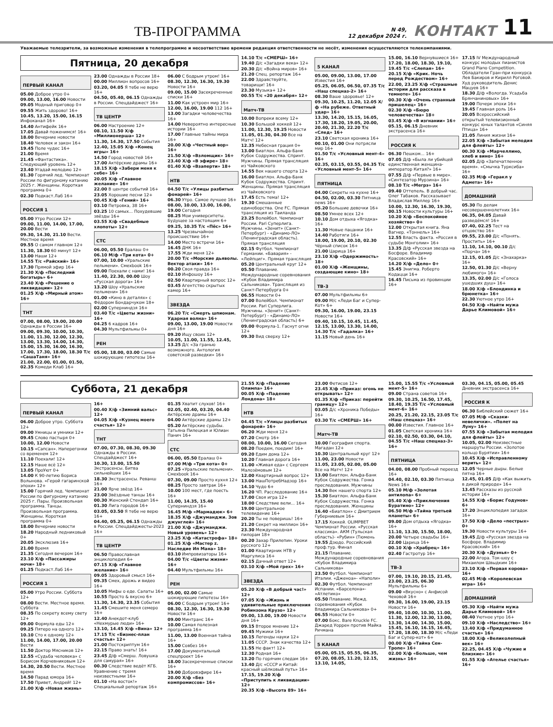ТВ-ПРОГРАММА
N 49,
12 декабря 2024 г.
КОНТАКТ
11
Уважаемые телезрители, за возможные изменения в телепрограмме и несоответствие времени редакция ответственности не несёт, изменения осуществляются телекомпаниями.
Пятница, 20 декабря
ПЕРВЫЙ КАНАЛ
05.00 Доброе утро 0+
09.00, 13.00, 16.00 Новости
09.05 Модный приговор 0+
09.55 Жить здорово! 16+
10.45, 13.20, 15.00, 16.15 Инфоканал 16+
14.40 Антифейк 16+
17.05 Давай поженимся! 16+
18.00 Вечерние новости
18.40 Человек и закон 16+
19.45 Поле чудес 16+
21.00 Время
21.45 «Фантастика». Следующий уровень 12+
23.40 Угадай мелодию 12+
01.30 Горячий лед. Чемпионат России по фигурному катанию 2025 г. Женщины. Короткая программа 0+
02.30 Подкаст.Лаб 16+
РОССИЯ 1
05.00 Утро России 12+
09.00, 11.00, 14.00, 17.00, 20.00 Вести
09.30, 14.30, 21.10 Вести. Местное время
09.55 О самом главном 12+
11.30, 18.30 60 минут 12+
13.00 Наши 12+
14.55 Т/с «Райский» 16+
17.30 Прямой эфир 16+
21.30 Х/ф «Последний богатырь» 6+
23.40 Х/ф «Решение о ликвидации» 12+
01.25 Х/ф «Мирный атом» 16+
ТНТ
07.00, 08.00, 19.00, 20.00 Однажды в России 16+
09.00, 09.30, 10.00, 10.30, 11.00, 11.30, 12.00, 12.30, 13.00, 13.30, 14.00, 14.30, 15.00, 15.30, 16.00, 16.30, 17.00, 17.30, 18.00, 18.30 Т/с «СашаТаня» 16+
21.00, 22.00, 01.00, 01.50, 02.35 Комеди Клаб 16+
23.00 Однажды в России 18+
00.00 Миллион вопросов 16+
03.20, 04.05 Я тебе не верю 16+
04.50, 05.40, 06.15 Однажды в России. Спецдайджест 16+
ТВ ЦЕНТР
06.00 Настроение 12+
08.10, 11.50 Х/ф «Миллионерша» 12+
11.30, 14.30, 17.50 События
12.40, 15.05 Х/ф «Конец игры» 16+
14.50 Город новостей 16+
17.00 Актёрские драмы 16+
18.15 Х/ф «Забери меня к себе» 16+
20.05 Х/ф «Главное желание» 16+
22.00 В центре событий 16+
23.05 Хорошие песни 12+
00.45 Х/ф «Гений» 16+
03.10 Петровка, 38 16+
03.25 10 самых... Похудевшие звёзды 16+
03.55 Х/ф «Свадебные хлопоты» 12+
СТС
06.00, 05.50 Ералаш 0+
06.10 М/ф «Три кота» 0+
07.00, 10.00 «Уральские пельмени». Смехbook 16+
09.00 Поехали с нами! 16+
11.40, 22.30, 00.00 Шоу «Русская дорога» 16+
13.20 Шоу «Уральские пельмени» 16+
01.00 «Кино в деталях» с Фёдором Бондарчуком 18+
02.00 Суперниндзя 16+
03.40 Т/с «Цветы жизни» 16+
04.25 6 кадров 16+
04.30 Мультфильмы 0+
РЕН
05.00, 18.00, 03.00 Самые шокирующие гипотезы 16+
06.00 С бодрым утром! 16+
08.30, 12.30, 16.30, 19.30 Новости 16+
09.00, 15.00 Засекреченные списки 16+
11.00 Как устроен мир 16+
12.00, 16.00, 19.00 112 16+
13.00 Загадки человечества 16+
14.00 Невероятно интересные истории 16+
17.00 Главные тайны мира 16+
20.00 Х/ф «Честный вор» 16+
21.50 Х/ф «Взломщик» 16+
23.40 Х/ф «В эфире» 18+
01.40 Х/ф «Взаперти» 18+
НТВ
04.50 Т/с «Улицы разбитых фонарей» 16+
06.30 Утро. Самое лучшее 16+
08.00, 10.00, 13.00, 16.00, 19.00 Сегодня
08.25 Мои университеты. Будущее за настоящим 6+
09.25, 10.35 Т/с «Пёс» 16+
13.25 Чрезвычайное происшествие 16+
14.00 Место встречи 16+
16.45 ДНК 16+
17.55 Жди меня 12+
20.00 Т/с «Морские дьяволы. Вектор атаки» 16+
00.20 Своя правда 16+
02.10 Инфошоу 16+
02.50 Квартирный вопрос 12+
03.45 Агентство скрытых камер 16+
ЗВЕЗДА
06.20 Т/с «Смерть шпионам. Ударная волна» 16+
09.00, 13.00, 19.00 Новости дня 16+
09.20 Ищу своих 12+
10.05, 11.00, 11.55, 12.45, 13.25 Д/с «За гранью возможного. Антология советской разведки» 16+
14.10 Т/с «СМЕРШ» 16+
19.40 Д/с «Загадки века» 12+
20.30 Д/с «Война миров» 16+
21.20 Спец. репортаж 16+
22.00 Здравствуйте, товарищи! 16+
23.30 Музыка+ 12+
00.55 Т/с «20 декабря» 12+
Матч-ТВ
10.00 Вопреки всему 12+
10.30 Большой хоккей 12+
11.00, 12.30, 19.25 Новости
11.05, 01.30, 04.30 Все на Матч! 12+
12.35 Небесная грация 0+
13.00 Биатлон. Альфа-Банк Кубок Содружества. Спринт. Мужчины. Прямая трансляция из Чайковского
14.55 Век нашего спорта 12+
16.00 Биатлон. Альфа-Банк Кубок Содружества. Спринт. Женщины. Прямая трансляция из Чайковского
17.45 Есть тема! 12+
19.30 Смешанные единоборства. One FC. Прямая трансляция из Таиланда
23.25 Волейбол. Чемпионат России. Pari Суперлига. Мужчины. «Зенит» (Санкт-Петербург) - «Динамо-ЛО» (Ленинградская область). Прямая трансляция
02.15 Футбол. Чемпионат Германии. «Бавария» - «Лейпциг». Прямая трансляция
05.20 Центральный круг 12+
05.50 Плавание. Международные соревнования «Кубок Владимира Сальникова». Трансляция из Санкт-Петербурга 0+
06.55 Новости 0+
07.00 Волейбол. Чемпионат России. Pari Суперлига. Мужчины. «Зенит» (Санкт-Петербург) - «Динамо-ЛО» (Ленинградская область) 6+
09.00 Формула-1. Гаснут огни 12+
09.30 Вид сверху 12+
5 КАНАЛ
05.00, 09.00, 13.00, 17.00 Известия 16+
05.25, 06.05, 06.50, 07.35 Т/с «Наш спецназ-2» 16+
08.30 Ваше здоровье! 12+
09.30, 10.25, 11.20, 12.05 Х/ф «На рубеже. Ответный удар» 16+
13.30, 14.20, 15.15, 16.05, 17.30, 18.20, 19.05, 20.00, 20.40, 21.30, 22.20 Т/с «След» 16+
23.10 Светская хроника 16+
00.10, 01.00 Они потрясли мир 16+
01.50 Т/с «Условный мент-4» 16+
02.35, 03.15, 03.55, 04.35 Т/с «Условный мент-5» 16+
ПЯТНИЦА
04.00 Секреты на кухне 16+
04.50, 02.00, 03.30 Пятница news 16+
05.20 Большие девочки 16+
08.50 Умнее всех 12+
10.10 Дом отдыха «Ягодка» 16+
11.30 Новые пацанки 16+
14.40 Работяги 16+
18.00, 19.00, 20.10, 02.30 Чёрный список 16+
21.00 Царица 16+
23.10 Х/ф «Одержимость» 18+
01.00 Х/ф «Женщины, создающие кино» 18+
ТВ-3
07.00 Мультфильмы 6+
09.00 М/с «Леди Баг и Супер-Кот» 6+
09.30, 16.00, 19.00, 23.15 Новости 16+
09.40, 10.15, 10.45, 11.45, 12.15, 13.00, 13.30, 14.00, 14.30 Т/с «Гадалка» 16+
11.15 Новый день 16+
15.00, 16.10 Вернувшиеся 16+
17.20, 18.00, 18.30, 19.10, 19.45 Т/с «Слепая» 16+
20.15 Х/ф «Крик. Ночь перед Рождеством» 16+
22.00, 23.25 Х/ф «Страшные истории для рассказа в темноте» 16+
00.30 Х/ф «Очень странный пришелец» 16+
02.30 Х/ф «Бюро человечества» 18+
03.45 Х/ф «В изгнании» 16+
05.15, 06.15 Дневник экстрасенса 16+
РОССИЯ К
06.30 Пешком... 16+
07.05 Д/ф «Была ли убийцей единственная женщина- император Китая?» 16+
07.55 Д/ф «Первые в мире». «Синтезатор Мурзина» 16+
08.10 Т/с «Мегрэ» 16+
09.40 Оттепель. В добрый час. Олег Табаков. Рассказывает Владислав Миллер 16+
10.00, 12.30, 16.30, 19.30, 00.15 Новости культуры 16+
10.20 Х/ф «Беспокойное хозяйство» 0+
12.00 Открытая книга. Яна Вагнер. «Тоннель» 16+
12.55 Власть факта. «Россия в судьбе Монголии» 16+
13.35 Д/ф «Русская звезда на Босфоре. Владимир Красовский» 16+
14.20 Х/ф «Дело» 0+
15.45 Энигма. Роберто Кодацци 16+
16.45 Письма из провинции 16+
17.15 IV Международный конкурс молодых пианистов Grand Piano Competition. Обладатели Гран-при конкурса Лев Бакиров и Кирилл Роговой. Худ руководитель Денис Мацуев 16+
18.30 Д/ф «Вологда. Усадьба Брянчаниновых» 16+
19.00 Почерк эпохи 16+
19.45 Главная роль 16+
20.05 Всероссийский открытый телевизионный конкурс юных талантов «Синяя Птица» 16+
21.05 Линия жизни 16+
22.05 Х/ф «Забытая мелодия для флейты» 12+
00.30 Х/ф «Марчеллино, хлеб и вино» 16+
02.05 Д/ф «Запечатленное время». «Смычка Турксиба» 16+
02.35 М/ф «Геракл у Адмета» 16+
ДОМАШНИЙ
05.30 По делам несовершеннолетних 16+
06.35, 04.05 Давай разведёмся! 16+
07.40, 02.25 Тест на отцовство 16+
09.55, 23.00 Д/с «Понять. Простить» 16+
11.10, 14.10, 00.10 Д/с «Порча» 16+
12.15, 01.05 Д/с «Знахарка» 16+
12.50, 01.30 Д/с «Верну любимого» 16+
13.35, 02.00 Д/с «Голоса ушедших душ» 16+
18.00 Х/ф «Блондинка и брюнетка» 16+
22.30 Уютное утро 16+
04.50 Х/ф «Найти мужа Дарье Климовой» 16+
Суббота, 21 декабря
ПЕРВЫЙ КАНАЛ
06.00 Доброе утро. Суббота 12+
09.00 Умницы и умники 12+
09.45 Слово пастыря 0+
10.00, 12.00 Новости
10.15 «Сапсан». Наперегонки со временем 12+
11.10 Поехали! 12+
12.15 Наше всё 12+
13.05 ПроУют 0+
14.00 К 90-летию Бориса Волынова. «Герой гагаринской эпохи» 12+
15.00 Горячий лед. Чемпионат России по фигурному катанию 2025 г. Пары. Произвольная программа. Танцы. Произвольная программа. Женщины. Короткая программа 0+
18.00 Вечерние новости
18.20 Народный ледниковый 0+
20.05 Эксклюзив 16+
21.00 Время
21.35 Сегодня вечером 16+
23.10 Х/ф «Пассажиры ночи» 18+
01.25 Подкаст.Лаб 16+
РОССИЯ 1
05.00 Утро России. Суббота 12+
08.00 Вести. Местное время. Суббота
08.35 По секрету всему свету 12+
09.00 Формула еды 12+
09.25 Пятеро на одного 12+
10.10 Сто к одному 12+
11.00, 14.00, 17.00, 20.00 Вести
11.50 Доктор Мясников 12+
12.55 «Судьба человека» с Борисом Корчевниковым 12+
14.30, 20.50 Вести. Местное время
14.50 Парад юмора 16+
17.50 Привет, Андрей! 12+
21.00 Х/ф «Новая жизнь»
16+
00.40 Х/ф «Зимний вальс» 12+
04.05 Х/ф «Кузнец моего счастья» 12+
ТНТ
07.00, 07.30, 08.30, 09.30 Однажды в России. Спецдайджест 16+
10.30, 13.00, 15.50 Экстрасенсы. Битва сильнейших 16+
18.30 Экстрасенсы. Реванш 16+
21.00 Ярче звёзд 16+
23.00 Звёздные танцы 16+
00.30 Женский Стендап 16+
01.30 Лига городов 16+
03.05, 03.50 Я тебе не верю 16+
04.40, 05.25, 06.15 Однажды в России. Спецдайджесты-2023 16+
ТВ ЦЕНТР
06.50 Православная энциклопедия 6+
07.15 Х/ф «Главное желание» 16+
09.05 Здоровый смысл 16+
09.35 Смех, дрожь и видео 16+
10.05 Мифы о еде. Салаты 16+
10.55 Просто & вкусно 6+
11.30, 14.30, 23.35 События
11.45 Смешите меня семеро 16+
12.40 Анекдот-клуб «Нехмурые люди» 16+
13.10, 14.45 Х/ф «Вина» 12+
17.15 Т/с «Бизнес-план счастья» 12+
21.00 Постскриптум 16+
22.15 Право знать! 16+
23.45 Д/ф «Смерш. Ловушка для самурая» 16+
00.30 Следствие ведёт КГБ. Уравнение с тремя неизвестными 16+
01.10 «На восток!» Специальный репортаж 16+
01.35 Хватит слухов! 16+
02.05, 02.40, 03.20, 04.40 Актёрские драмы 16+
04.00 Актёрские драмы 12+
05.20 Актёрские судьбы. Татьяна Пилецкая и Юлиан Панич 16+
СТС
06.00, 05.50 Ералаш 0+
07.00 М/ф «Три кота» 0+
07.25 «Уральские пельмени». Смехbook 16+
07.30, 09.00 Просто кухня 12+
08.25 Просто завтрак 16+
10.00 100 мест, где поесть 16+
11.00, 14.35, 15.40 Суперниндзя 16+
16.45 М/ф «Мармадюк» 6+
18.35 Х/ф «Джуманджи. Зов джунглей» 16+
21.00 Х/ф «Джуманджи. Новый уровень» 12+
23.25 Х/ф «Катастрофа» 18+
01.25 Х/ф «Мастер z. Наследие Ип Мана» 18+
03.10 Импровизаторы 16+
04.00 Т/с «Цветы жизни» 16+
04.40 Мультфильмы 16+
РЕН
05.00, 02.00 Самые шокирующие гипотезы 16+
06.00 С бодрым утром! 16+
08.30, 12.30, 16.30, 19.30 Новости 16+
09.00 Минтранс 16+
10.00 Самая полезная программа 16+
11.00, 13.00 Военная тайна 16+
15.00 Совбез 16+
17.00 Документальный спецпроект 16+
18.00 Засекреченные списки 16+
19.00 Добровэфире 16+
20.00 Х/ф «Без компромиссов» 16+
21.55 Х/ф «Падение Олимпа» 16+
00.05 Х/ф «Падение Лондона» 18+
НТВ
04.45 Т/с «Улицы разбитых фонарей» 16+
06.20 Жди меня 12+
07.20 Смотр 16+
08.00, 10.00, 16.00 Сегодня
08.20 Поедем, поедим! 16+
09.20 Едим дома 12+
10.20 Главная дорога 16+
11.00 «Живая еда» с Сергеем Малозёмовым 12+
12.00 Квартирный вопрос 12+
13.00 НашПотребНадзор 16+
14.10 Чудо 6+
16.20 ЧП. Расследование 16+
17.00 Своя игра 12+
18.00 Следствие вели... 16+
19.00 Центральное телевидение 16+
20.20 Ты не поверишь! 16+
21.20 Секрет на миллион 16+
23.30 Международная пилорам 18+
00.20 Захар Прилепин. Уроки русского 12+
01.00 Квартирник НТВ у Маргулиса 16+
02.15 Дачный ответ 12+
03.10 Х/ф «Мой грех» 16+
ЗВЕЗДА
05.20 Х/ф «В добрый час!» 12+
07.05 Х/ф «Жизнь и удивительные приключения Робинзона Крузо» 12+
09.00, 13.00, 19.00 Новости дня 16+
09.15 Второе мнение 12+
09.45 Мужики 16+
10.15 Легенды науки 12+
11.05 СССР. Знак качества 12+
11.55 Не факт! 12+
12.30 Родная 16+
13.20 По горячим следам 16+
13.40 Д/с «СССР и Китай: красный шёлковый путь» 16+
17.15, 19.20 Х/ф «Приступить к ликвидации» 12+
20.35 Х/ф «Высота 89» 16+
23.00 Фетисов 12+
23.45 Х/ф «Приказ: огонь не открывать» 12+
01.35 Х/ф «Приказ: перейти границу» 12+
03.05 Д/с «Хроника Победы» 16+
03.30 Т/с «СМЕРШ» 16+
Матч-ТВ
10.00 География спорта. Магадан 12+
10.30 Центральный круг 12+
11.00, 23.00 Новости
11.05, 23.05, 02.00, 05.00 Все на Матч! 12+
13.00 Биатлон. Альфа-Банк Кубок Содружества. Гонка преследования. Мужчины
14.30 Век нашего спорта 12+
15.30 Биатлон. Альфа-Банк Кубок Содружества. Гонка преследования. Женщины
16.40 «Биатлон» с Дмитрием Губерниевым 16+
17.15 Хоккей. OLIMPBET Чемпионат России. «Русская классика». АКМ (Тульская область)- «Рубин» (Тюмень
19.55 Дзюдо. Российский проф.тур. Финал
21.15 Плавание. Международные соревнования «Кубок Владимира Сальникова»
23.50 Футбол. Чемпионат Италии. «Дженоа»- «Наполи»
02.30 Футбол. Чемпионат Испании. «Барселона»- »Атлетико»
05.50 Плавание. Межд. соревнования «Кубок Владимира Сальникова» 0+
06.55 Новости 0+
07.00 Бокс. Bare Knuckle FC. Джаред Уоррен против Майка Ричмана
5 КАНАЛ
05.00, 05.15, 05.55, 06.35, 07.20, 08.05, 11.20, 12.15, 13.10, 14.05,
15.00, 15.55 Т/с «Условный мент-5» 16+
09.00 Страна советов 16+
09.30, 10.25, 16.50, 17.45, 18.40, 19.35 Т/с «Условный мент-6» 16+
20.25, 21.20, 22.15, 23.05 Т/с «Наш спецназ» 16+
00.00 Известия. Главное 16+
01.05 Светская хроника 16+
02.10, 02.50, 03.30, 04.10, 04.55 Т/с «Наш спецназ-3» 16+
ПЯТНИЦА
04.00, 08.00 Пробный переезд 16+
04.40, 02.10, 03.30 Пятница News 16+
05.10 М/ф «Золотая антилопа» 6+
05.40 Х/ф «Приключения Буратино» 12+
06.50 М/ф «Тайна третьей планеты» 6+
09.00 Дом отдыха «Ягодка» 16+
11.10, 13.30, 15.50, 18.00, 20.00 Четыре свадьбы 16+
22.00 Царица 16+
00.10 Х/ф «Храбрец» 16+
02.40 Гастротур 16+
ТВ-3
07.00, 19.10, 20.15, 21.45, 23.00, 23.25, 06.30 Мультфильмы 6+
09.00 «Вкусно» с Анфисой Чеховой 16+
09.30, 16.00, 19.00, 23.15 Новости 16+
09.40, 10.00, 10.30, 11.00, 11.30, 12.00, 12.30, 13.00, 13.30, 14.00, 14.30, 15.00, 15.45, 16.10, 16.15, 16.45, 17.20, 18.00, 18.30 М/с «Леди Баг и Супер-кот» 6+
00.00 Х/ф «Тайна Сен-Тропе» 16+
02.00 Х/ф «Больше, чем жизнь» 16+
03.30, 04.15, 05.00, 05.45 Дневник экстрасенса 16+
РОССИЯ К
06.30 Библейский сюжет 16+
07.05 М/ф «Сказки-невелички». «Полет на Луну» 16+
07.55 Х/ф «Забытая мелодия для флейты» 12+
10.05, 02.00 Неизвестные маршруты России. «Золотое кольцо Бурятии» 16+
10.45 Х/ф «Исправленному верить» 12+
12.05 Черные дыры. Белые пятна 16+
12.45, 01.05 Д/ф «Как выжить в дикой природе» 16+
13.45 Рассказы из русской истории 16+
14.55 Х/ф «Борис Годунов» 6+
17.20 Энциклопедия загадок 16+
17.50 Х/ф «Дело «пестрых» 0+
19.30 Новости культуры 16+
19.45 Д/ф «Русская звезда на Босфоре. Владимир Красовский» 16+
20.30 Х/ф «Дуэнья» 0+
22.00 Агора. Ток-шоу с Михаилом Швыдким 16+
23.10 Х/ф «Первая корова» 16+
02.45 М/ф «Королевская игра» 16+
ДОМАШНИЙ
05.30 Х/ф «Найти мужа Дарье Климовой» 16+
08.40 Уютное утро 16+
09.10 Х/ф «Наследство» 16+
13.40 Х/ф «Придуманное счастье» 16+
18.00 Х/ф «Великолепный век» 16+
22.25, 04.45 Х/ф «Чужие и близкие» 16+
01.55 Х/ф «Ателье счастья» 16+